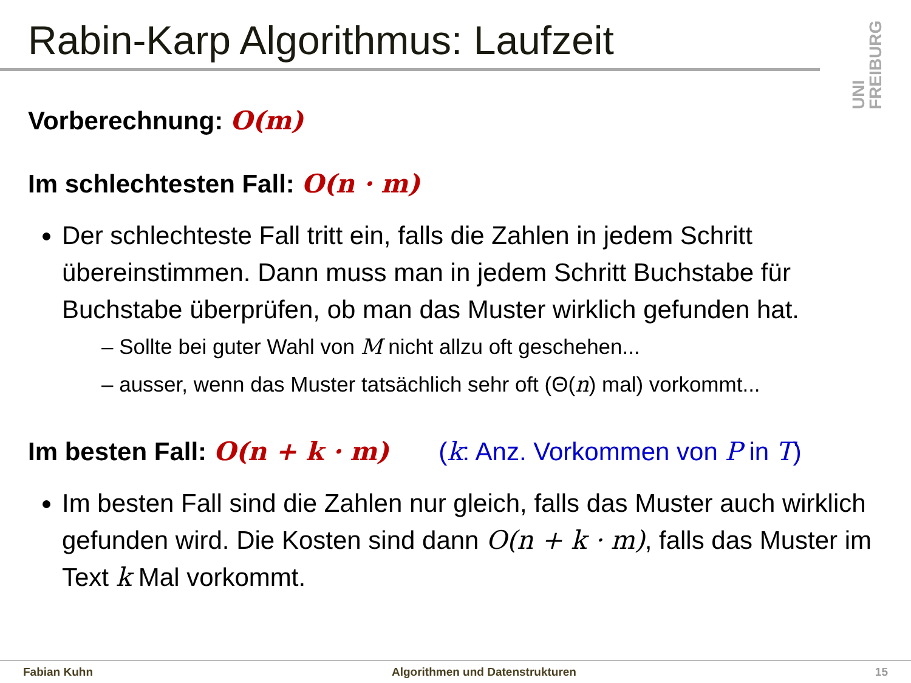Rabin-Karp Algorithmus: Laufzeit
UNI FREIBURG
Vorberechnung: O(m)
Im schlechtesten Fall: O(n · m)
Der schlechteste Fall tritt ein, falls die Zahlen in jedem Schritt übereinstimmen. Dann muss man in jedem Schritt Buchstabe für Buchstabe überprüfen, ob man das Muster wirklich gefunden hat.
– Sollte bei guter Wahl von M nicht allzu oft geschehen...
– ausser, wenn das Muster tatsächlich sehr oft (Θ(n) mal) vorkommt...
Im besten Fall: O(n + k · m) (k: Anz. Vorkommen von P in T)
Im besten Fall sind die Zahlen nur gleich, falls das Muster auch wirklich gefunden wird. Die Kosten sind dann O(n + k · m), falls das Muster im Text k Mal vorkommt.
Fabian Kuhn Algorithmen und Datenstrukturen 15